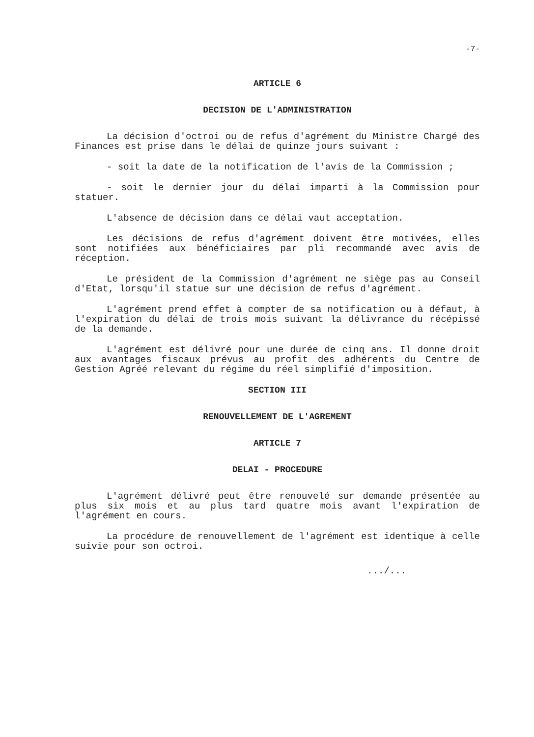-7-
ARTICLE 6
DECISION DE L'ADMINISTRATION
La décision d'octroi ou de refus d'agrément du Ministre Chargé des Finances est prise dans le délai de quinze jours suivant :
- soit la date de la notification de l'avis de la Commission ;
- soit le dernier jour du délai imparti à la Commission pour statuer.
L'absence de décision dans ce délai vaut acceptation.
Les décisions de refus d'agrément doivent être motivées, elles sont notifiées aux bénéficiaires par pli recommandé avec avis de réception.
Le président de la Commission d'agrément ne siège pas au Conseil d'Etat, lorsqu'il statue sur une décision de refus d'agrément.
L'agrément prend effet à compter de sa notification ou à défaut, à l'expiration du délai de trois mois suivant la délivrance du récépissé de la demande.
L'agrément est délivré pour une durée de cinq ans. Il donne droit aux avantages fiscaux prévus au profit des adhérents du Centre de Gestion Agréé relevant du régime du réel simplifié d'imposition.
SECTION III
RENOUVELLEMENT DE L'AGREMENT
ARTICLE 7
DELAI - PROCEDURE
L'agrément délivré peut être renouvelé sur demande présentée au plus six mois et au plus tard quatre mois avant l'expiration de l'agrément en cours.
La procédure de renouvellement de l'agrément est identique à celle suivie pour son octroi.
.../...